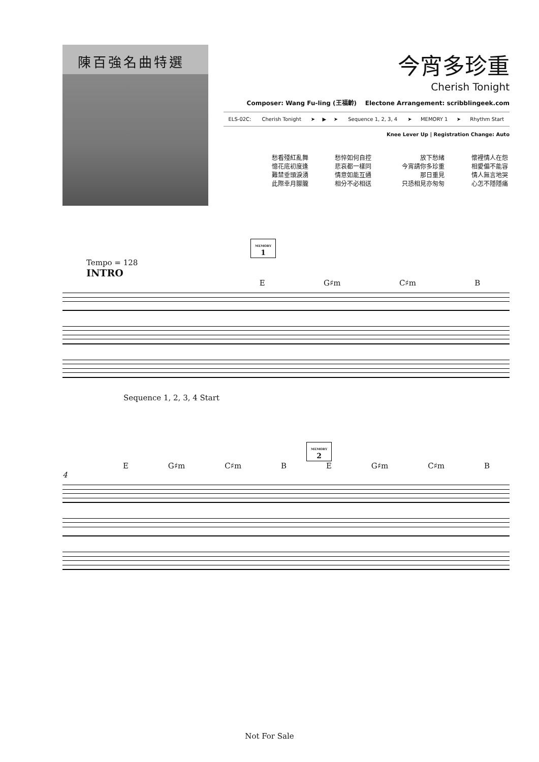陳百強名曲特選
今宵多珍重
Cherish Tonight
Composer: Wang Fu-ling (王福齡) Electone Arrangement: scribblingeek.com
| ELS-02C: | Cherish Tonight | ➤ | ▶ | ➤ | Sequence 1, 2, 3, 4 | ➤ | MEMORY 1 | ➤ | Rhythm Start |
Knee Lever Up | Registration Change: Auto
| 愁看殘紅亂舞 憶花底初度逢 難禁垂頭淚湧 此際幸月朦朧 | 愁悴如何自控 悲哀都一樣同 情意如能互通 相分不必相送 | 放下愁緒 今宵請你多珍重 那日重見 只恐相見亦匆匆 | 懷裡情人在怨 相愛偏不能容 情人無言地哭 心怎不隱隱痛 |
MEMORY
1
Tempo = 128
INTRO
E G♯m C♯m B
Sequence 1, 2, 3, 4 Start
MEMORY
2
E G♯m C♯m B E G♯m C♯m B
4
Not For Sale